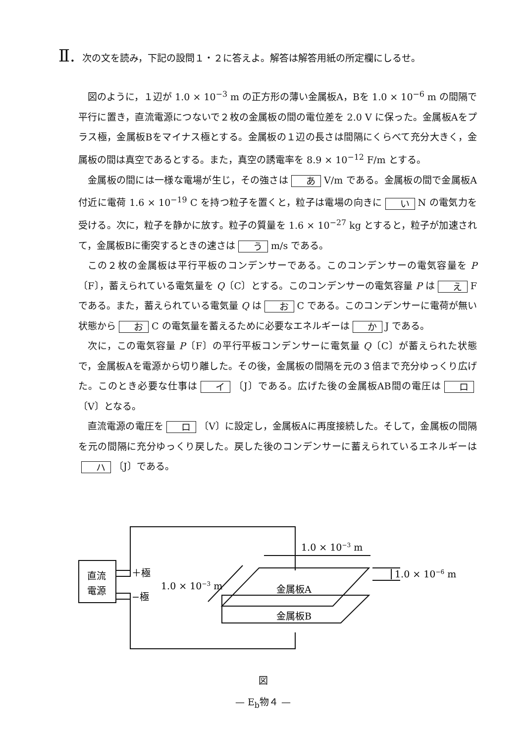Ⅱ. 次の文を読み，下記の設問１・２に答えよ。解答は解答用紙の所定欄にしるせ。
図のように，１辺が 1.0 × 10<sup>−3</sup> m の正方形の薄い金属板A，Bを 1.0 × 10<sup>−6</sup> m の間隔で平行に置き，直流電源につないで２枚の金属板の間の電位差を 2.0 V に保った。金属板Aをプラス極，金属板Bをマイナス極とする。金属板の１辺の長さは間隔にくらべて充分大きく，金属板の間は真空であるとする。また，真空の誘電率を 8.9 × 10<sup>−12</sup> F/m とする。
金属板の間には一様な電場が生じ，その強さは あ V/m である。金属板の間で金属板A付近に電荷 1.6 × 10<sup>−19</sup> C を持つ粒子を置くと，粒子は電場の向きに い N の電気力を受ける。次に，粒子を静かに放す。粒子の質量を 1.6 × 10<sup>−27</sup> kg とすると，粒子が加速されて，金属板Bに衝突するときの速さは う m/s である。
この２枚の金属板は平行平板のコンデンサーである。このコンデンサーの電気容量を P〔F〕，蓄えられている電気量を Q〔C〕とする。このコンデンサーの電気容量 P は え F である。また，蓄えられている電気量 Q は お C である。このコンデンサーに電荷が無い状態から お C の電気量を蓄えるために必要なエネルギーは か J である。
次に，この電気容量 P〔F〕の平行平板コンデンサーに電気量 Q〔C〕が蓄えられた状態で，金属板Aを電源から切り離した。その後，金属板の間隔を元の３倍まで充分ゆっくり広げた。このとき必要な仕事は イ 〔J〕である。広げた後の金属板AB間の電圧は ロ 〔V〕となる。
直流電源の電圧を ロ 〔V〕に設定し，金属板Aに再度接続した。そして，金属板の間隔を元の間隔に充分ゆっくり戻した。戻した後のコンデンサーに蓄えられているエネルギーは ハ 〔J〕である。
1.0 × 10−3 m
1.0 × 10−3 m
1.0 × 10−6 m
直流
電源
＋極
−極
金属板A
金属板B
図
— E<sub>b</sub>物４ —